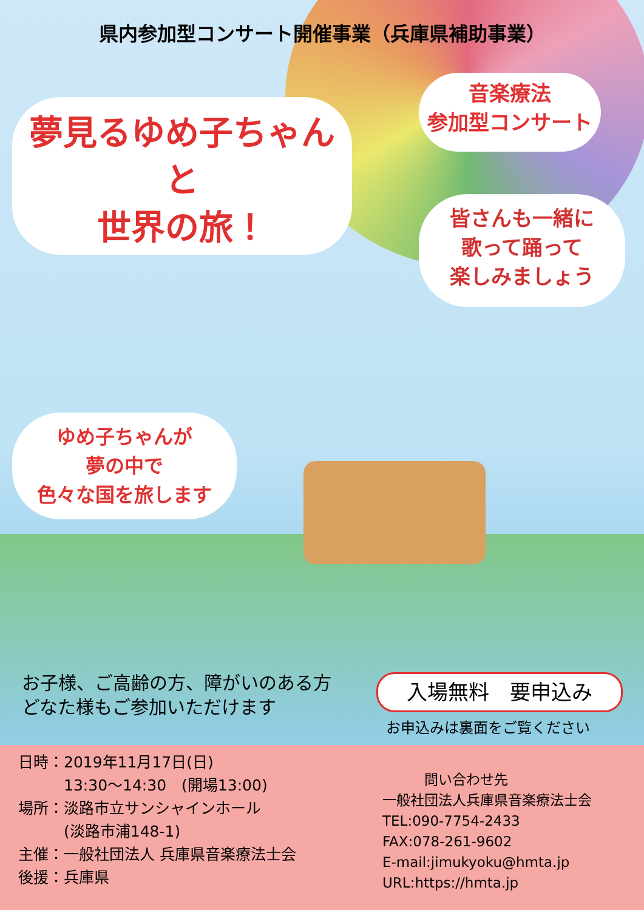県内参加型コンサート開催事業（兵庫県補助事業）
夢見るゆめ子ちゃん
と
世界の旅！
音楽療法
参加型コンサート
皆さんも一緒に
歌って踊って
楽しみましょう
ゆめ子ちゃんが
夢の中で
色々な国を旅します
お子様、ご高齢の方、障がいのある方
どなた様もご参加いただけます
入場無料　要申込み
お申込みは裏面をご覧ください
日時：2019年11月17日(日)
　　　13:30～14:30　(開場13:00)
場所：淡路市立サンシャインホール
　　　(淡路市浦148-1)
主催：一般社団法人 兵庫県音楽療法士会
後援：兵庫県
　　　問い合わせ先
一般社団法人兵庫県音楽療法士会
TEL:090-7754-2433
FAX:078-261-9602
E-mail:jimukyoku@hmta.jp
URL:https://hmta.jp